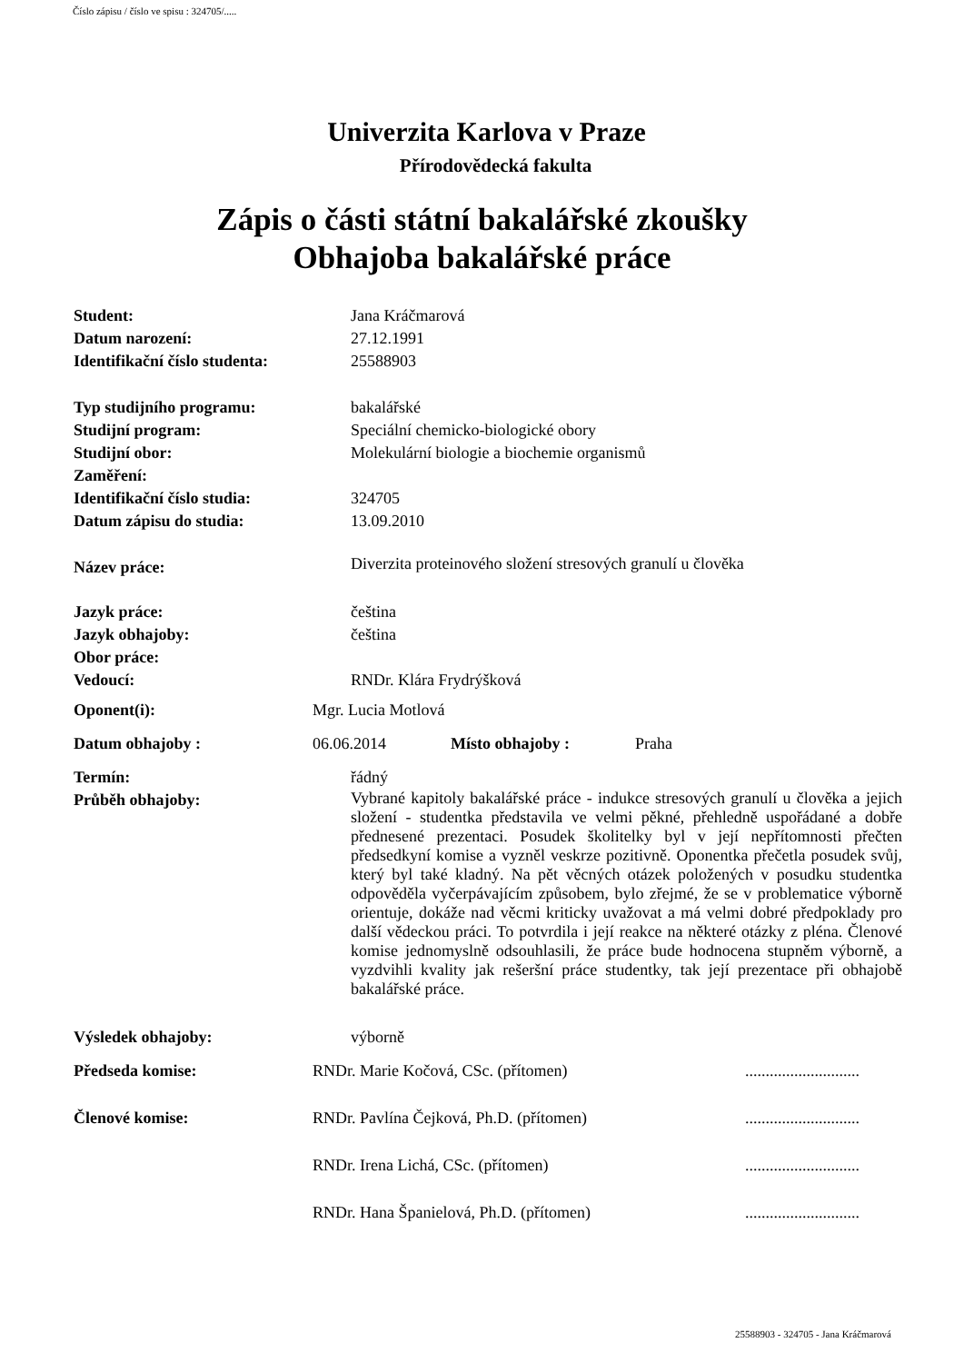Číslo zápisu / číslo ve spisu : 324705/.....
Univerzita Karlova v Praze
Přírodovědecká fakulta
Zápis o části státní bakalářské zkoušky
Obhajoba bakalářské práce
Student: Jana Kráčmarová
Datum narození: 27.12.1991
Identifikační číslo studenta:
25588903
Typ studijního programu: bakalářské
Studijní program: Speciální chemicko-biologické obory
Studijní obor: Molekulární biologie a biochemie organismů
Zaměření:
Identifikační číslo studia: 324705
Datum zápisu do studia: 13.09.2010
Název práce:
Diverzita proteinového složení stresových granulí u člověka
Jazyk práce: čeština
Jazyk obhajoby: čeština
Obor práce:
Vedoucí: RNDr. Klára Frydrýšková
Oponent(i): Mgr. Lucia Motlová
Datum obhajoby : 06.06.2014 Místo obhajoby : Praha
Termín: řádný
Průběh obhajoby:
Vybrané kapitoly bakalářské práce - indukce stresových granulí u člověka a jejich složení - studentka představila ve velmi pěkné, přehledně uspořádané a dobře přednesené prezentaci. Posudek školitelky byl v její nepřítomnosti přečten předsedkyní komise a vyzněl veskrze pozitivně. Oponentka přečetla posudek svůj, který byl také kladný. Na pět věcných otázek položených v posudku studentka odpověděla vyčerpávajícím způsobem, bylo zřejmé, že se v problematice výborně orientuje, dokáže nad věcmi kriticky uvažovat a má velmi dobré předpoklady pro další vědeckou práci. To potvrdila i její reakce na některé otázky z pléna. Členové komise jednomyslně odsouhlasili, že práce bude hodnocena stupněm výborně, a vyzdvihli kvality jak rešeršní práce studentky, tak její prezentace při obhajobě bakalářské práce.
Výsledek obhajoby: výborně
Předseda komise: RNDr. Marie Kočová, CSc. (přítomen)
............................
Členové komise: RNDr. Pavlína Čejková, Ph.D. (přítomen)
............................
RNDr. Irena Lichá, CSc. (přítomen)
............................
RNDr. Hana Španielová, Ph.D. (přítomen)
............................
25588903 - 324705 - Jana Kráčmarová